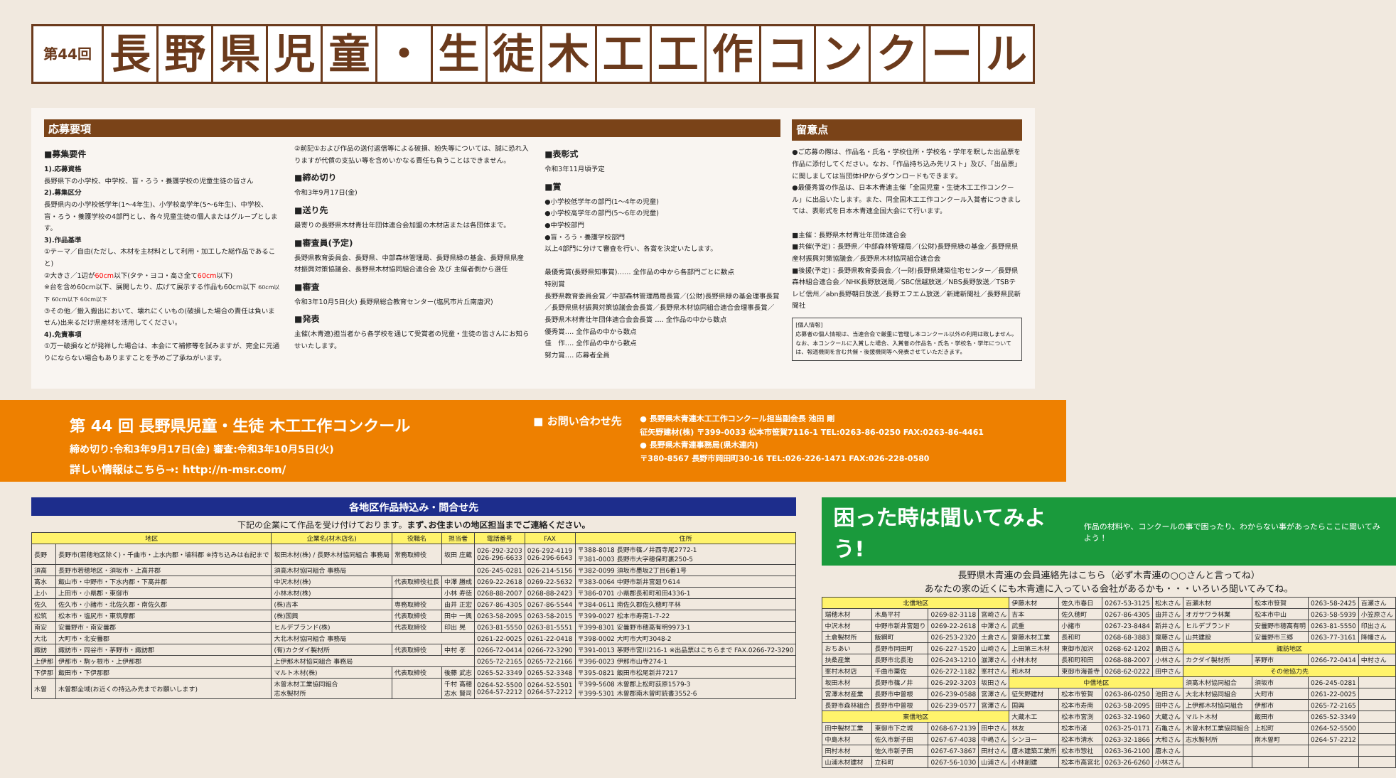第44回 長野県児童 ・ 生徒木工工作コンクール
応募要項
■募集要件
1).応募資格
長野県下の小学校、中学校、盲・ろう・養護学校の児童生徒の皆さん
2).募集区分
長野県内の小学校低学年(1～4年生)、小学校高学年(5～6年生)、中学校、盲・ろう・養護学校の4部門とし、各々児童生徒の個人またはグループとします。
3).作品基準
①テーマ／自由(ただし、木材を主材料として利用・加工した総作品であること)
②大きさ／1辺が60cm以下(タテ・ヨコ・高さ全て60cm以下)
※台を含め60cm以下、展開したり、広げて展示する作品も60cm以下 60cm以下 60cm以下 60cm以下
③その他／搬入搬出において、壊れにくいもの(破損した場合の責任は負いません)出来るだけ県産材を活用してください。
4).免責事項
①万一破損などが発祥した場合は、本会にて補修等を試みますが、完全に元通りにならない場合もありますことを予めご了承ねがいます。
②前記①および作品の送付返信等による破損、紛失等については、誠に恐れ入りますが代償の支払い等を含めいかなる責任も負うことはできません。
■締め切り
令和3年9月17日(金)
■送り先
最寄りの長野県木材青壮年団体連合会加盟の木材店または各団体まで。
■審査員(予定)
長野県教育委員会、長野県、中部森林管理局、長野県緑の基金、長野県県産材振興対策協議会、長野県木材協同組合連合会 及び 主催者側から選任
■審査
令和3年10月5日(火) 長野県総合教育センター(塩尻市片丘南唐沢)
■発表
主催(木青連)担当者から各学校を通じて受賞者の児童・生徒の皆さんにお知らせいたします。
■表彰式
令和3年11月頃予定
■賞
●小学校低学年の部門(1～4年の児童)
●小学校高学年の部門(5～6年の児童)
●中学校部門
●盲・ろう・養護学校部門
以上4部門に分けて審査を行い、各賞を決定いたします。
最優秀賞(長野県知事賞)‥‥‥ 全作品の中から各部門ごとに数点
特別賞
長野県教育委員会賞／中部森林管理局局長賞／(公財)長野県緑の基金理事長賞／長野県県材振興対策協議会会長賞／長野県木材協同組合連合会理事長賞／長野県木材青壮年団体連合会会長賞 ‥‥ 全作品の中から数点
優秀賞‥‥ 全作品の中から数点
佳　作‥‥ 全作品の中から数点
努力賞‥‥ 応募者全員
留意点
●ご応募の際は、作品名・氏名・学校住所・学校名・学年を瞑した出品票を作品に添付してください。なお、「作品持ち込み先リスト」及び、「出品票」に関しましては当団体HPからダウンロードもできます。
●最優秀賞の作品は、日本木青連主催「全国児童・生徒木工工作コンクール」に出品いたします。また、同全国木工工作コンクール入賞者につきましては、表彰式を日本木青連全国大会にて行います。
■主催：長野県木材青壮年団体連合会
■共催(予定)：長野県／中部森林管理局／(公財)長野県緑の基金／長野県県産材振興対策協議会／長野県木材協同組合連合会
■後援(予定)：長野県教育委員会／(一財)長野県建築住宅センター／長野県森林組合連合会／NHK長野放送局／SBC信越放送／NBS長野放送／TSBテレビ信州／abn長野朝日放送／長野エフエム放送／新建新聞社／長野県民新聞社
[個人情報]
応募者の個人情報は、当連合会で厳重に管理し本コンクール以外の利用は致しません。なお、本コンクールに入賞した場合、入賞者の作品名・氏名・学校名・学年については、報道機関を含む共催・後援機関等へ発表させていただきます。
第 44 回 長野県児童・生徒 木工工作コンクール
締め切り:令和3年9月17日(金) 審査:令和3年10月5日(火)
詳しい情報はこちら→: http://n-msr.com/
■ お問い合わせ先
● 長野県木青連木工工作コンクール担当副会長 池田 剛
征矢野建材(株) 〒399-0033 松本市笹賀7116-1 TEL:0263-86-0250 FAX:0263-86-4461
● 長野県木青連事務局(県木連内)
〒380-8567 長野市岡田町30-16 TEL:026-226-1471 FAX:026-228-0580
各地区作品持込み・問合せ先
下記の企業にて作品を受け付けております。まず､お住まいの地区担当までご連絡ください。
| 地区 | | 企業名(材木店名) | 役職名 | 担当者 | 電話番号 | FAX | 住所 |
| --- | --- | --- | --- | --- | --- | --- | --- |
| 長野 | 長野市(若穂地区除く)・千曲市・上水内郡・埴科郡 ※持ち込みは右記まで | 坂田木材(株) / 長野木材協同組合 事務局 | 常務取締役 | 坂田 庄蔵 | 026-292-3203 026-296-6633 | 026-292-4119 026-296-6643 | 〒388-8018 長野市篠ノ井西寺尾2772-1 〒381-0003 長野市大字穂保町裏250-5 |
| 須高 | 長野市若穂地区・須坂市・上高井郡 | 須高木材協同組合 事務局 | | | 026-245-0281 | 026-214-5156 | 〒382-0099 須坂市墨坂2丁目6番1号 |
| 高水 | 飯山市・中野市・下水内郡・下高井郡 | 中沢木材(株) | 代表取締役社長 | 中澤 勝成 | 0269-22-2618 | 0269-22-5632 | 〒383-0064 中野市新井宮廻り614 |
| 上小 | 上田市・小県郡・東御市 | 小林木材(株) | | 小林 寿徳 | 0268-88-2007 | 0268-88-2423 | 〒386-0701 小県郡長和町和田4336-1 |
| 佐久 | 佐久市・小諸市・北佐久郡・南佐久郡 | (株)吉本 | 専務取締役 | 由井 正宏 | 0267-86-4305 | 0267-86-5544 | 〒384-0611 南佐久郡佐久穂町平林 |
| 松筑 | 松本市・塩尻市・東筑摩郡 | (株)国興 | 代表取締役 | 田中 一興 | 0263-58-2095 | 0263-58-2015 | 〒399-0027 松本市寿南1-7-22 |
| 南安 | 安曇野市・南安曇郡 | ヒルデブランド(株) | 代表取締役 | 印出 晃 | 0263-81-5550 | 0263-81-5551 | 〒399-8301 安曇野市穂高有明9973-1 |
| 大北 | 大町市・北安曇郡 | 大北木材協同組合 事務局 | | | 0261-22-0025 | 0261-22-0418 | 〒398-0002 大町市大町3048-2 |
| 諏訪 | 諏訪市・岡谷市・茅野市・諏訪郡 | (有)カクダイ製材所 | 代表取締役 | 中村 孝 | 0266-72-0414 | 0266-72-3290 | 〒391-0013 茅野市宮川216-1 ※出品票はこちらまで FAX.0266-72-3290 |
| 上伊那 | 伊那市・駒ヶ根市・上伊那郡 | 上伊那木材協同組合 事務局 | | | 0265-72-2165 | 0265-72-2166 | 〒396-0023 伊那市山寺274-1 |
| 下伊那 | 飯田市・下伊那郡 | マルト木材(株) | 代表取締役 | 後藤 武志 | 0265-52-3349 | 0265-52-3348 | 〒395-0821 飯田市松尾新井7217 |
| 木曽 | 木曽郡全域(お近くの持込み先までお願いします) | 木曽木材工業協同組合 志水製材所 | | 千村 高穂 志水 賢司 | 0264-52-5500 0264-57-2212 | 0264-52-5501 0264-57-2212 | 〒399-5608 木曽郡上松町荻原1579-3 〒399-5301 木曽郡南木曽町読書3552-6 |
困った時は聞いてみよう! 作品の材料や、コンクールの事で困ったり、わからない事があったらここに聞いてみよう！
長野県木青連の会員連絡先はこちら（必ず木青連の○○さんと言ってね）
あなたの家の近くにも木青連に入っている会社があるかも・・・いろいろ聞いてみてね。
| 北信地区 | | | | 伊藤木材 | 佐久市春日 | 0267-53-3125 | 松木さん | 百瀬木材 | 松本市笹賀 | 0263-58-2425 | 百瀬さん |
| 瑞穂木材 | 木島平村 | 0269-82-3118 | 宮崎さん | 吉本 | 佐久穂町 | 0267-86-4305 | 由井さん | オガサワラ林業 | 松本市中山 | 0263-58-5939 | 小笠原さん |
| 中沢木材 | 中野市新井宮廻り | 0269-22-2618 | 中澤さん | 武重 | 小諸市 | 0267-23-8484 | 新井さん | ヒルデブランド | 安曇野市穂高有明 | 0263-81-5550 | 印出さん |
| 土倉製材所 | 飯綱町 | 026-253-2320 | 土倉さん | 齋藤木材工業 | 長和町 | 0268-68-3883 | 齋藤さん | 山共建設 | 安曇野市三郷 | 0263-77-3161 | 降幡さん |
| おちあい | 長野市岡田町 | 026-227-1520 | 山崎さん | 上田第三木材 | 東御市加沢 | 0268-62-1202 | 島田さん | 諏訪地区 | | | |
| 扶桑産業 | 長野市北長池 | 026-243-1210 | 滋澤さん | 小林木材 | 長和町和田 | 0268-88-2007 | 小林さん | カクダイ製材所 | 茅野市 | 0266-72-0414 | 中村さん |
| 峯村木材店 | 千曲市粟佐 | 026-272-1182 | 峯村さん | 和木材 | 東御市海善寺 | 0268-62-0222 | 田中さん | その他協力先 | | | |
| 坂田木材 | 長野市篠ノ井 | 026-292-3203 | 坂田さん | 中信地区 | | | | 須高木材協同組合 | 須坂市 | 026-245-0281 | |
| 宮澤木材産業 | 長野市中曽根 | 026-239-0588 | 宮澤さん | 征矢野建材 | 松本市笹賀 | 0263-86-0250 | 池田さん | 大北木材協同組合 | 大町市 | 0261-22-0025 | |
| 長野市森林組合 | 長野市中曽根 | 026-239-0577 | 宮澤さん | 国興 | 松本市寿南 | 0263-58-2095 | 田中さん | 上伊那木材協同組合 | 伊那市 | 0265-72-2165 | |
| 東信地区 | | | | 大蔵木工 | 松本市宮渕 | 0263-32-1960 | 大蔵さん | マルト木材 | 飯田市 | 0265-52-3349 | |
| 田中製材工業 | 東御市下之城 | 0268-67-2139 | 田中さん | 林友 | 松本市渚 | 0263-25-0171 | 石亀さん | 木曽木材工業協同組合 | 上松町 | 0264-52-5500 | |
| 中島木材 | 佐久市新子田 | 0267-67-4038 | 中嶋さん | シンヨー | 松本市清水 | 0263-32-1866 | 大和さん | 志水製材所 | 南木曽町 | 0264-57-2212 | |
| 田村木材 | 佐久市新子田 | 0267-67-3867 | 田村さん | 唐木建築工業所 | 松本市惣社 | 0263-36-2100 | 唐木さん | | | | |
| 山浦木材建材 | 立科町 | 0267-56-1030 | 山浦さん | 小林創建 | 松本市高宮北 | 0263-26-6260 | 小林さん | | | | |